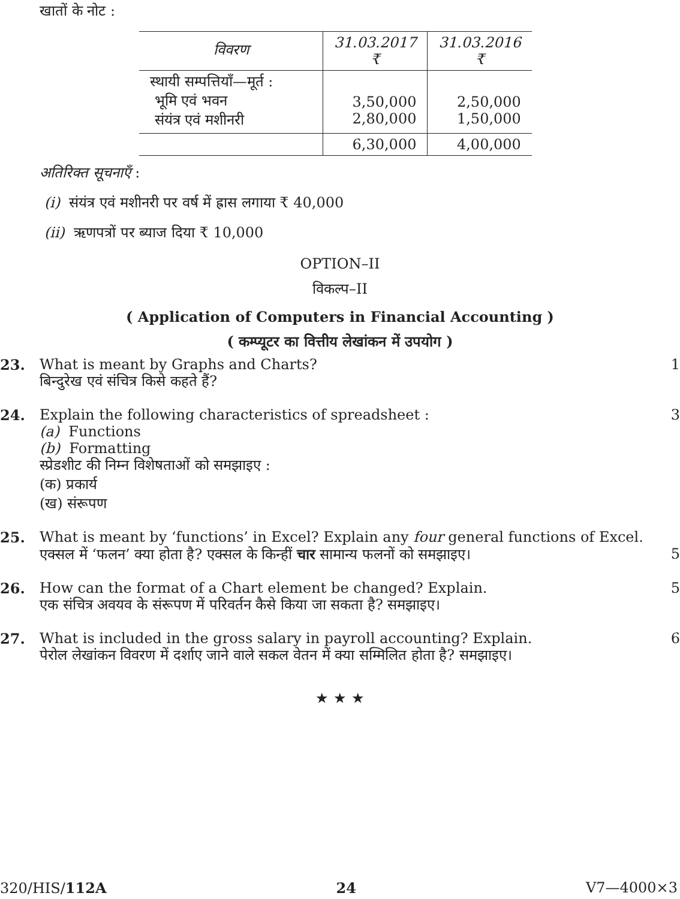खातों के नोट :
| विवरण | 31.03.2017 ₹ | 31.03.2016 ₹ |
| --- | --- | --- |
| स्थायी सम्पत्तियाँ—मूर्त : भूमि एवं भवन संयंत्र एवं मशीनरी | 3,50,000 2,80,000 | 2,50,000 1,50,000 |
| | 6,30,000 | 4,00,000 |
अतिरिक्त सूचनाएँ :
(i) संयंत्र एवं मशीनरी पर वर्ष में ह्रास लगाया ₹ 40,000
(ii) ऋणपत्रों पर ब्याज दिया ₹ 10,000
OPTION–II
विकल्प–II
( Application of Computers in Financial Accounting )
( कम्प्यूटर का वित्तीय लेखांकन में उपयोग )
23. What is meant by Graphs and Charts?
बिन्दुरेख एवं संचित्र किसे कहते हैं?
1
24. Explain the following characteristics of spreadsheet :
(a) Functions
(b) Formatting
स्प्रेडशीट की निम्न विशेषताओं को समझाइए :
(क) प्रकार्य
(ख) संरूपण
3
25. What is meant by ‘functions’ in Excel? Explain any four general functions of Excel.
एक्सल में ‘फलन’ क्या होता है? एक्सल के किन्हीं चार सामान्य फलनों को समझाइए।
5
26. How can the format of a Chart element be changed? Explain.
एक संचित्र अवयव के संरूपण में परिवर्तन कैसे किया जा सकता है? समझाइए।
5
27. What is included in the gross salary in payroll accounting? Explain.
पेरोल लेखांकन विवरण में दर्शाए जाने वाले सकल वेतन में क्या सम्मिलित होता है? समझाइए।
6
★ ★ ★
320/HIS/112A 24 V7—4000×3